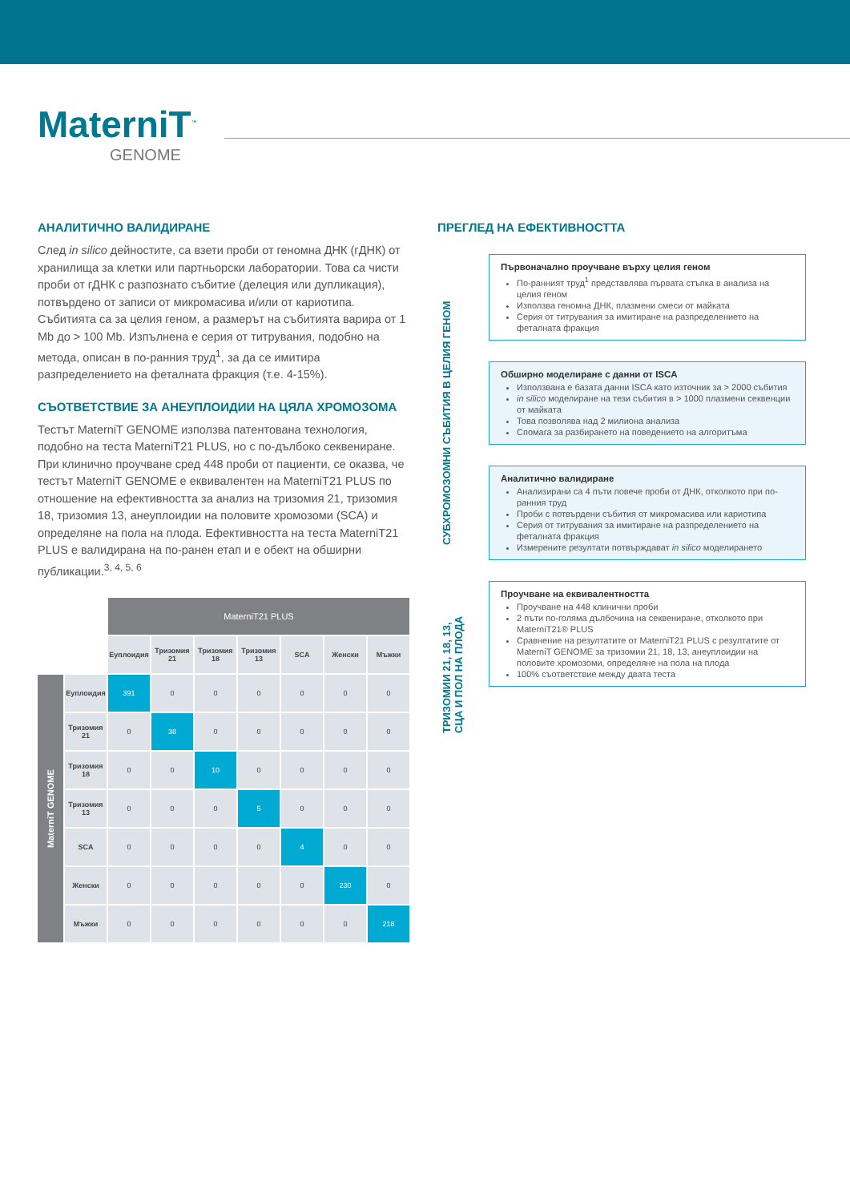MaterniT<sup>™</sup>
GENOME
АНАЛИТИЧНО ВАЛИДИРАНЕ
След in silico дейностите, са взети проби от геномна ДНК (гДНК) от хранилища за клетки или партньорски лаборатории. Това са чисти проби от гДНК с разпознато събитие (делеция или дупликация), потвърдено от записи от микромасива и/или от кариотипа. Събитията са за целия геном, а размерът на събитията варира от 1 Mb до > 100 Mb. Изпълнена е серия от титрувания, подобно на метода, описан в по-ранния труд<sup>1</sup>, за да се имитира разпределението на феталната фракция (т.е. 4-15%).
СЪОТВЕТСТВИЕ ЗА АНЕУПЛОИДИИ НА ЦЯЛА ХРОМОЗОМА
Тестът MaterniT GENOME използва патентована технология, подобно на теста MaterniT21 PLUS, но с по-дълбоко секвениране. При клинично проучване сред 448 проби от пациенти, се оказва, че тестът MaterniT GENOME е еквивалентен на MaterniT21 PLUS по отношение на ефективността за анализ на тризомия 21, тризомия 18, тризомия 13, анеуплоидии на половите хромозоми (SCA) и определяне на пола на плода. Ефективността на теста MaterniT21 PLUS е валидирана на по-ранен етап и е обект на обширни публикации.<sup>3, 4, 5, 6</sup>
| | | MaterniT21 PLUS | | | | | | |
| | | Еуплоидия | Тризомия 21 | Тризомия 18 | Тризомия 13 | SCA | Женски | Мъжки |
| MaterniT GENOME | Еуплоидия | 391 | 0 | 0 | 0 | 0 | 0 | 0 |
| | Тризомия 21 | 0 | 38 | 0 | 0 | 0 | 0 | 0 |
| | Тризомия 18 | 0 | 0 | 10 | 0 | 0 | 0 | 0 |
| | Тризомия 13 | 0 | 0 | 0 | 5 | 0 | 0 | 0 |
| | SCA | 0 | 0 | 0 | 0 | 4 | 0 | 0 |
| | Женски | 0 | 0 | 0 | 0 | 0 | 230 | 0 |
| | Мъжки | 0 | 0 | 0 | 0 | 0 | 0 | 218 |
ПРЕГЛЕД НА ЕФЕКТИВНОСТТА
СУБХРОМОЗОМНИ СЪБИТИЯ В ЦЕЛИЯ ГЕНОМ
ТРИЗОМИИ 21, 18, 13, СЦА И ПОЛ НА ПЛОДА
Първоначално проучване върху целия геном
По-ранният труд<sup>1</sup> представлява първата стъпка в анализа на целия геном
Използва геномна ДНК, плазмени смеси от майката
Серия от титрувания за имитиране на разпределението на феталната фракция
Обширно моделиране с данни от ISCA
Използвана е базата данни ISCA като източник за > 2000 събития
in silico моделиране на тези събития в > 1000 плазмени секвенции от майката
Това позволява над 2 милиона анализа
Спомага за разбирането на поведението на алгоритъма
Аналитично валидиране
Анализирани са 4 пъти повече проби от ДНК, отколкото при по-ранния труд
Проби с потвърдени събития от микромасива или кариотипа
Серия от титрувания за имитиране на разпределението на феталната фракция
Измерените резултати потвърждават in silico моделирането
Проучване на еквивалентността
Проучване на 448 клинични проби
2 пъти по-голяма дълбочина на секвениране, отколкото при MaterniT21® PLUS
Сравнение на резултатите от MaterniT21 PLUS с резултатите от MaterniT GENOME за тризомии 21, 18, 13, анеуплоидии на половите хромозоми, определяне на пола на плода
100% съответствие между двата теста